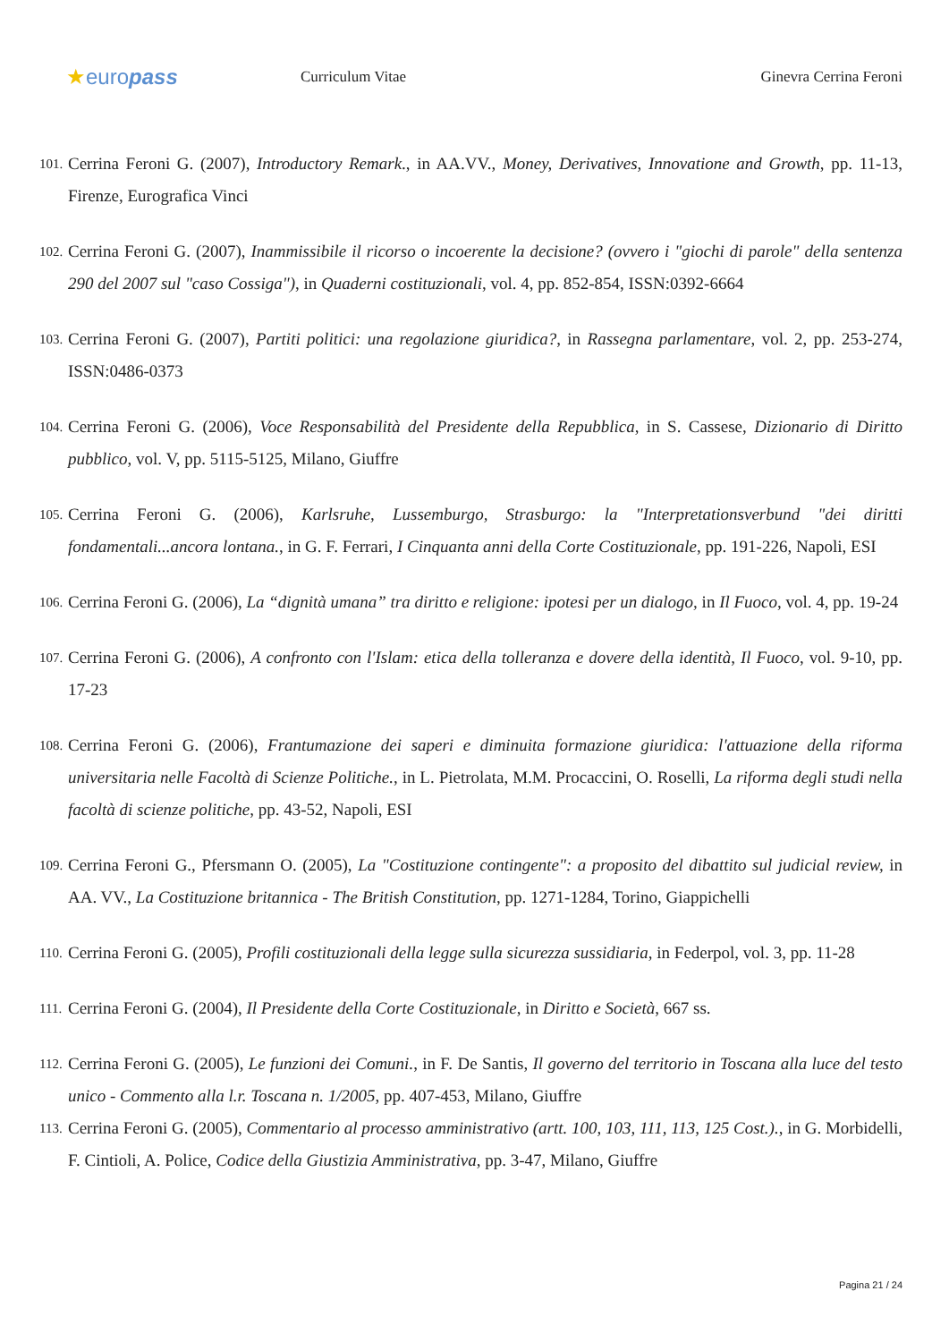★europass
Curriculum Vitae Ginevra Cerrina Feroni
101. Cerrina Feroni G. (2007), Introductory Remark., in AA.VV., Money, Derivatives, Innovatione and Growth, pp. 11-13, Firenze, Eurografica Vinci
102. Cerrina Feroni G. (2007), Inammissibile il ricorso o incoerente la decisione? (ovvero i "giochi di parole" della sentenza 290 del 2007 sul "caso Cossiga"), in Quaderni costituzionali, vol. 4, pp. 852-854, ISSN:0392-6664
103. Cerrina Feroni G. (2007), Partiti politici: una regolazione giuridica?, in Rassegna parlamentare, vol. 2, pp. 253-274, ISSN:0486-0373
104. Cerrina Feroni G. (2006), Voce Responsabilità del Presidente della Repubblica, in S. Cassese, Dizionario di Diritto pubblico, vol. V, pp. 5115-5125, Milano, Giuffre
105. Cerrina Feroni G. (2006), Karlsruhe, Lussemburgo, Strasburgo: la "Interpretationsverbund "dei diritti fondamentali...ancora lontana., in G. F. Ferrari, I Cinquanta anni della Corte Costituzionale, pp. 191-226, Napoli, ESI
106. Cerrina Feroni G. (2006), La “dignità umana” tra diritto e religione: ipotesi per un dialogo, in Il Fuoco, vol. 4, pp. 19-24
107. Cerrina Feroni G. (2006), A confronto con l'Islam: etica della tolleranza e dovere della identità, Il Fuoco, vol. 9-10, pp. 17-23
108. Cerrina Feroni G. (2006), Frantumazione dei saperi e diminuita formazione giuridica: l'attuazione della riforma universitaria nelle Facoltà di Scienze Politiche., in L. Pietrolata, M.M. Procaccini, O. Roselli, La riforma degli studi nella facoltà di scienze politiche, pp. 43-52, Napoli, ESI
109. Cerrina Feroni G., Pfersmann O. (2005), La "Costituzione contingente": a proposito del dibattito sul judicial review, in AA. VV., La Costituzione britannica - The British Constitution, pp. 1271-1284, Torino, Giappichelli
110. Cerrina Feroni G. (2005), Profili costituzionali della legge sulla sicurezza sussidiaria, in Federpol, vol. 3, pp. 11-28
111. Cerrina Feroni G. (2004), Il Presidente della Corte Costituzionale, in Diritto e Società, 667 ss.
112. Cerrina Feroni G. (2005), Le funzioni dei Comuni., in F. De Santis, Il governo del territorio in Toscana alla luce del testo unico - Commento alla l.r. Toscana n. 1/2005, pp. 407-453, Milano, Giuffre
113. Cerrina Feroni G. (2005), Commentario al processo amministrativo (artt. 100, 103, 111, 113, 125 Cost.)., in G. Morbidelli, F. Cintioli, A. Police, Codice della Giustizia Amministrativa, pp. 3-47, Milano, Giuffre
Pagina 21 / 24